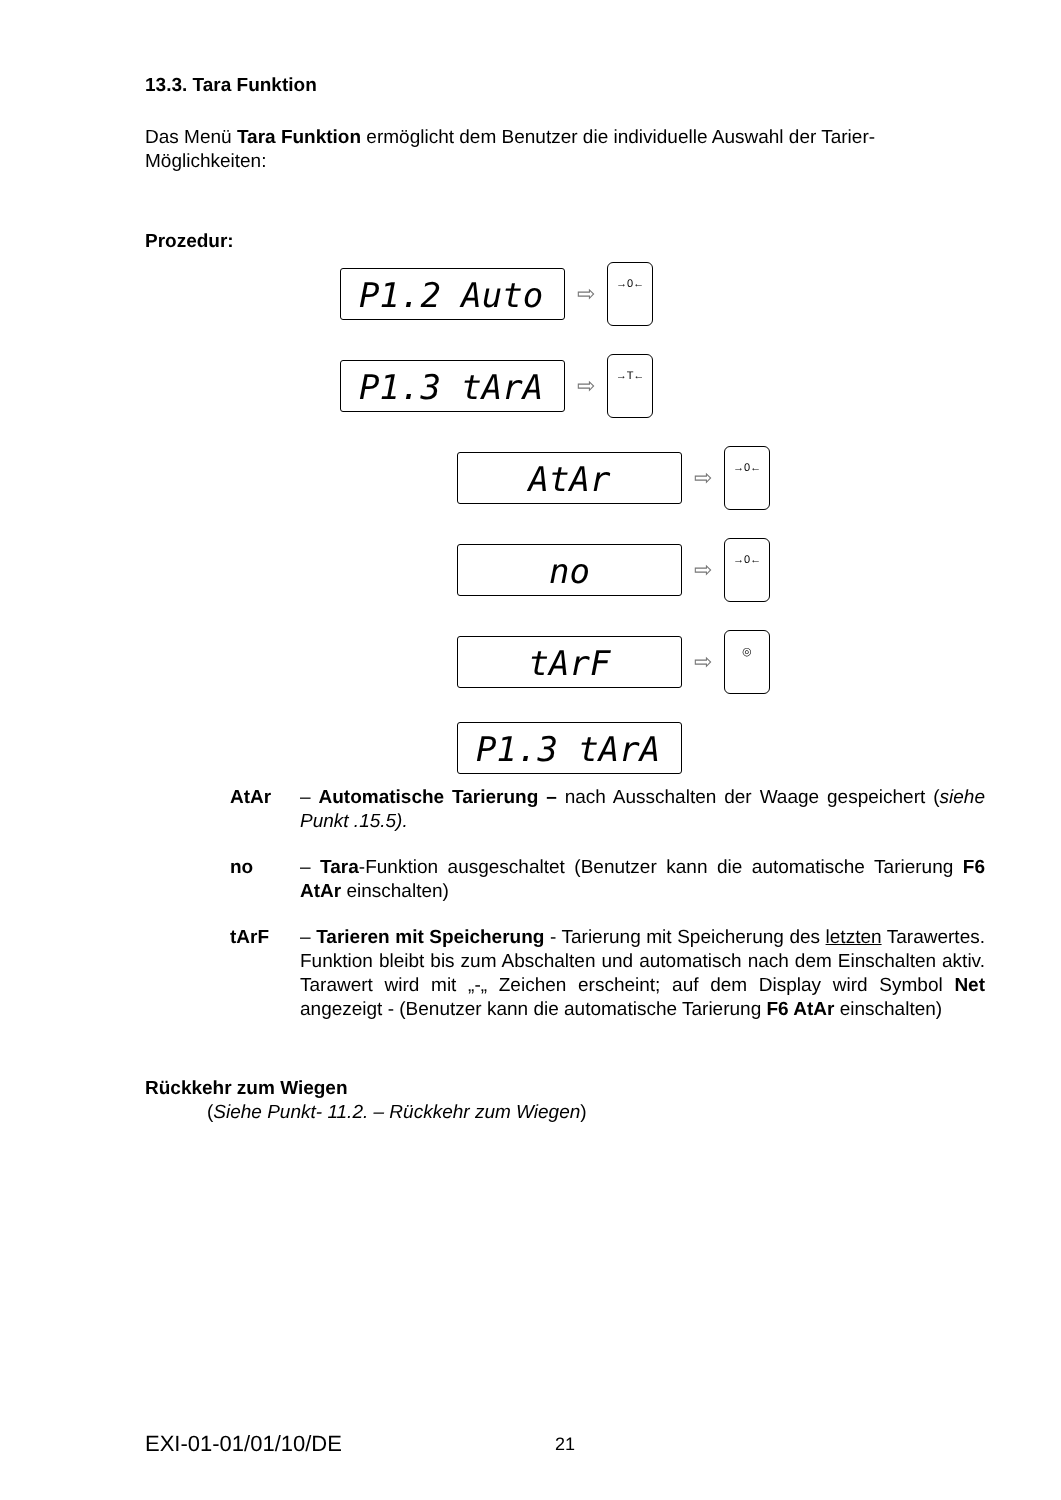13.3. Tara Funktion
Das Menü Tara Funktion ermöglicht dem Benutzer die individuelle Auswahl der Tarier-Möglichkeiten:
Prozedur:
P1.2 Auto
⇨
→0←
P1.3 tArA
⇨
→T←
AtAr
⇨
→0←
no
⇨
→0←
tArF
⇨
◎
P1.3 tArA
AtAr – Automatische Tarierung – nach Ausschalten der Waage gespeichert (siehe Punkt .15.5).
no – Tara-Funktion ausgeschaltet (Benutzer kann die automatische Tarierung F6 AtAr einschalten)
tArF – Tarieren mit Speicherung - Tarierung mit Speicherung des letzten Tarawertes. Funktion bleibt bis zum Abschalten und automatisch nach dem Einschalten aktiv. Tarawert wird mit „-„ Zeichen erscheint; auf dem Display wird Symbol Net angezeigt - (Benutzer kann die automatische Tarierung F6 AtAr einschalten)
Rückkehr zum Wiegen
(Siehe Punkt- 11.2. – Rückkehr zum Wiegen)
EXI-01-01/01/10/DE 21